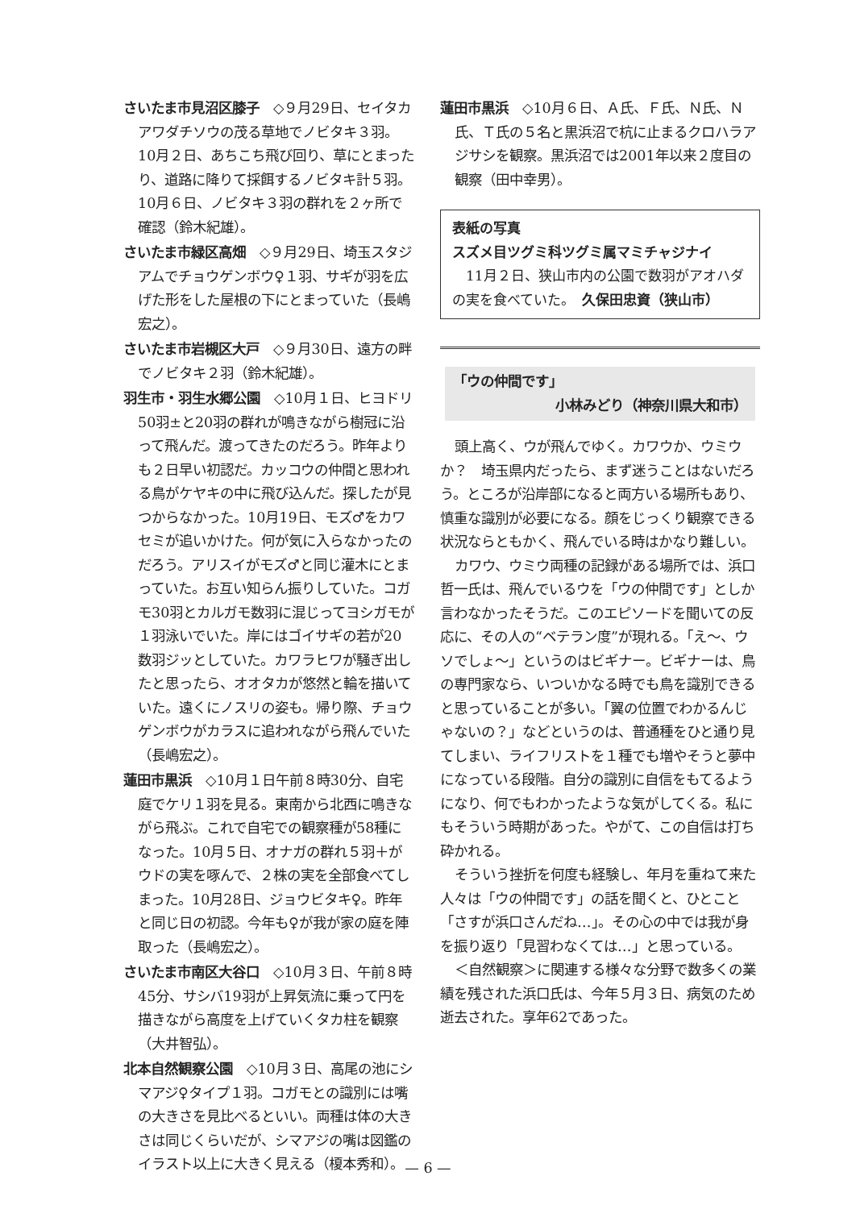さいたま市見沼区膝子　◇９月29日、セイタカアワダチソウの茂る草地でノビタキ３羽。10月２日、あちこち飛び回り、草にとまったり、道路に降りて採餌するノビタキ計５羽。10月６日、ノビタキ３羽の群れを２ヶ所で確認（鈴木紀雄）。
さいたま市緑区高畑　◇９月29日、埼玉スタジアムでチョウゲンボウ♀１羽、サギが羽を広げた形をした屋根の下にとまっていた（長嶋宏之）。
さいたま市岩槻区大戸　◇９月30日、遠方の畔でノビタキ２羽（鈴木紀雄）。
羽生市・羽生水郷公園　◇10月１日、ヒヨドリ50羽±と20羽の群れが鳴きながら樹冠に沿って飛んだ。渡ってきたのだろう。昨年よりも２日早い初認だ。カッコウの仲間と思われる鳥がケヤキの中に飛び込んだ。探したが見つからなかった。10月19日、モズ♂をカワセミが追いかけた。何が気に入らなかったのだろう。アリスイがモズ♂と同じ灌木にとまっていた。お互い知らん振りしていた。コガモ30羽とカルガモ数羽に混じってヨシガモが１羽泳いでいた。岸にはゴイサギの若が20数羽ジッとしていた。カワラヒワが騒ぎ出したと思ったら、オオタカが悠然と輪を描いていた。遠くにノスリの姿も。帰り際、チョウゲンボウがカラスに追われながら飛んでいた（長嶋宏之）。
蓮田市黒浜　◇10月１日午前８時30分、自宅庭でケリ１羽を見る。東南から北西に鳴きながら飛ぶ。これで自宅での観察種が58種になった。10月５日、オナガの群れ５羽＋がウドの実を啄んで、２株の実を全部食べてしまった。10月28日、ジョウビタキ♀。昨年と同じ日の初認。今年も♀が我が家の庭を陣取った（長嶋宏之）。
さいたま市南区大谷口　◇10月３日、午前８時45分、サシバ19羽が上昇気流に乗って円を描きながら高度を上げていくタカ柱を観察（大井智弘）。
北本自然観察公園　◇10月３日、高尾の池にシマアジ♀タイプ１羽。コガモとの識別には嘴の大きさを見比べるといい。両種は体の大きさは同じくらいだが、シマアジの嘴は図鑑のイラスト以上に大きく見える（榎本秀和）。
蓮田市黒浜　◇10月６日、Ａ氏、Ｆ氏、Ｎ氏、Ｎ氏、Ｔ氏の５名と黒浜沼で杭に止まるクロハラアジサシを観察。黒浜沼では2001年以来２度目の観察（田中幸男）。
表紙の写真
スズメ目ツグミ科ツグミ属マミチャジナイ
　11月２日、狭山市内の公園で数羽がアオハダの実を食べていた。　久保田忠資（狭山市）
「ウの仲間です」
小林みどり（神奈川県大和市）
頭上高く、ウが飛んでゆく。カワウか、ウミウか？　埼玉県内だったら、まず迷うことはないだろう。ところが沿岸部になると両方いる場所もあり、慎重な識別が必要になる。顔をじっくり観察できる状況ならともかく、飛んでいる時はかなり難しい。
カワウ、ウミウ両種の記録がある場所では、浜口哲一氏は、飛んでいるウを「ウの仲間です」としか言わなかったそうだ。このエピソードを聞いての反応に、その人の“ベテラン度”が現れる。「え〜、ウソでしょ〜」というのはビギナー。ビギナーは、鳥の専門家なら、いついかなる時でも鳥を識別できると思っていることが多い。「翼の位置でわかるんじゃないの？」などというのは、普通種をひと通り見てしまい、ライフリストを１種でも増やそうと夢中になっている段階。自分の識別に自信をもてるようになり、何でもわかったような気がしてくる。私にもそういう時期があった。やがて、この自信は打ち砕かれる。
そういう挫折を何度も経験し、年月を重ねて来た人々は「ウの仲間です」の話を聞くと、ひとこと「さすが浜口さんだね…」。その心の中では我が身を振り返り「見習わなくては…」と思っている。
＜自然観察＞に関連する様々な分野で数多くの業績を残された浜口氏は、今年５月３日、病気のため逝去された。享年62であった。
— 6 —